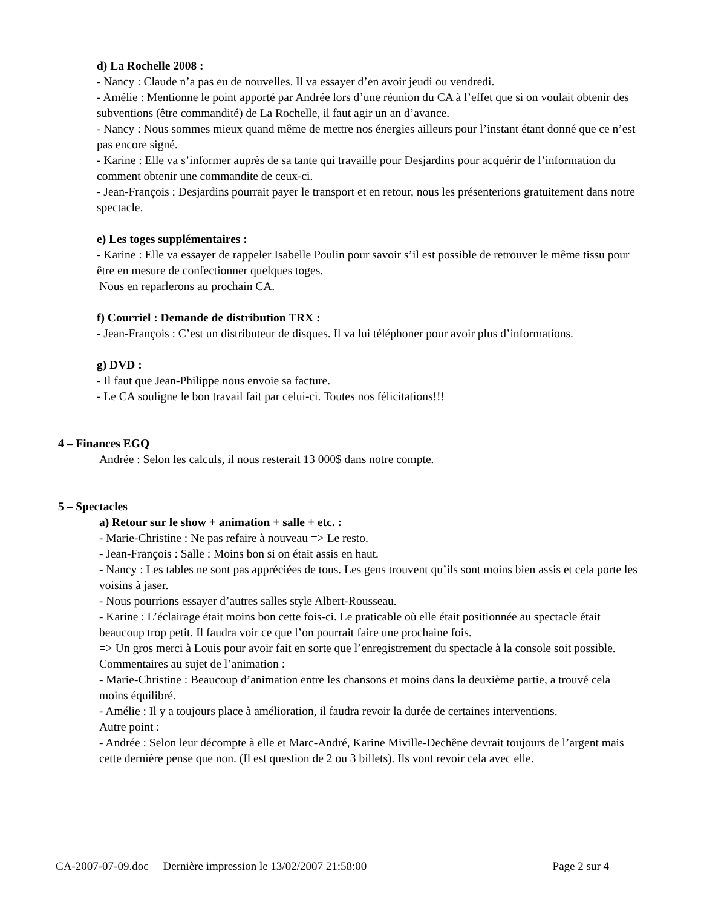d) La Rochelle 2008 :
- Nancy : Claude n’a pas eu de nouvelles. Il va essayer d’en avoir jeudi ou vendredi.
- Amélie : Mentionne le point apporté par Andrée lors d’une réunion du CA à l’effet que si on voulait obtenir des subventions (être commandité) de La Rochelle, il faut agir un an d’avance.
- Nancy : Nous sommes mieux quand même de mettre nos énergies ailleurs pour l’instant étant donné que ce n’est pas encore signé.
- Karine : Elle va s’informer auprès de sa tante qui travaille pour Desjardins pour acquérir de l’information du comment obtenir une commandite de ceux-ci.
- Jean-François : Desjardins pourrait payer le transport et en retour, nous les présenterions gratuitement dans notre spectacle.
e) Les toges supplémentaires :
- Karine : Elle va essayer de rappeler Isabelle Poulin pour savoir s’il est possible de retrouver le même tissu pour être en mesure de confectionner quelques toges.
Nous en reparlerons au prochain CA.
f) Courriel : Demande de distribution TRX :
- Jean-François : C’est un distributeur de disques. Il va lui téléphoner pour avoir plus d’informations.
g) DVD :
- Il faut que Jean-Philippe nous envoie sa facture.
- Le CA souligne le bon travail fait par celui-ci. Toutes nos félicitations!!!
4 – Finances EGQ
Andrée : Selon les calculs, il nous resterait 13 000$ dans notre compte.
5 – Spectacles
a) Retour sur le show + animation + salle + etc. :
- Marie-Christine : Ne pas refaire à nouveau => Le resto.
- Jean-François : Salle : Moins bon si on était assis en haut.
- Nancy : Les tables ne sont pas appréciées de tous. Les gens trouvent qu’ils sont moins bien assis et cela porte les voisins à jaser.
- Nous pourrions essayer d’autres salles style Albert-Rousseau.
- Karine : L’éclairage était moins bon cette fois-ci. Le praticable où elle était positionnée au spectacle était beaucoup trop petit. Il faudra voir ce que l’on pourrait faire une prochaine fois.
=> Un gros merci à Louis pour avoir fait en sorte que l’enregistrement du spectacle à la console soit possible.
Commentaires au sujet de l’animation :
- Marie-Christine : Beaucoup d’animation entre les chansons et moins dans la deuxième partie, a trouvé cela moins équilibré.
- Amélie : Il y a toujours place à amélioration, il faudra revoir la durée de certaines interventions.
Autre point :
- Andrée : Selon leur décompte à elle et Marc-André, Karine Miville-Dechêne devrait toujours de l’argent mais cette dernière pense que non. (Il est question de 2 ou 3 billets). Ils vont revoir cela avec elle.
CA-2007-07-09.doc Dernière impression le 13/02/2007 21:58:00 Page 2 sur 4